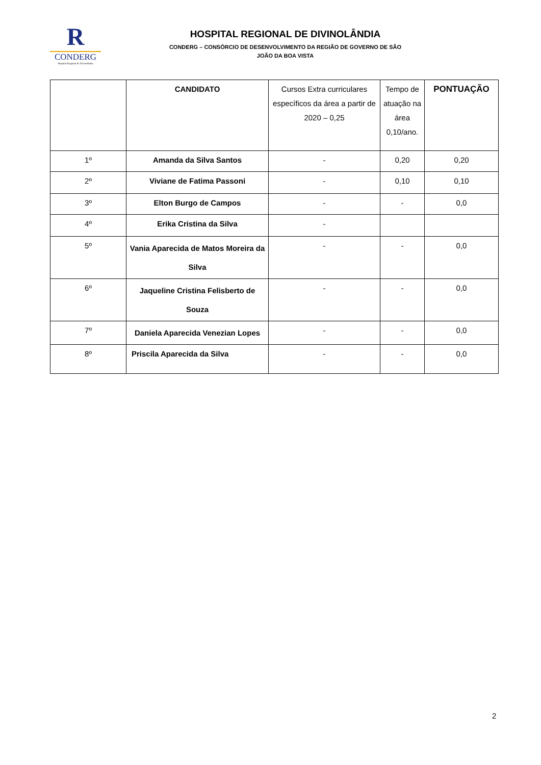R
CONDERG
Hospital Regional de Divinolândia
HOSPITAL REGIONAL DE DIVINOLÂNDIA
CONDERG – CONSÓRCIO DE DESENVOLVIMENTO DA REGIÃO DE GOVERNO DE SÃO
JOÃO DA BOA VISTA
| | CANDIDATO | Cursos Extra curriculares específicos da área a partir de 2020 – 0,25 | Tempo de atuação na área 0,10/ano. | PONTUAÇÃO |
| --- | --- | --- | --- | --- |
| 1º | Amanda da Silva Santos | - | 0,20 | 0,20 |
| 2º | Viviane de Fatima Passoni | - | 0,10 | 0,10 |
| 3º | Elton Burgo de Campos | - | - | 0,0 |
| 4º | Erika Cristina da Silva | - | | |
| 5º | Vania Aparecida de Matos Moreira da Silva | - | - | 0,0 |
| 6º | Jaqueline Cristina Felisberto de Souza | - | - | 0,0 |
| 7º | Daniela Aparecida Venezian Lopes | - | - | 0,0 |
| 8º | Priscila Aparecida da Silva | - | - | 0,0 |
2